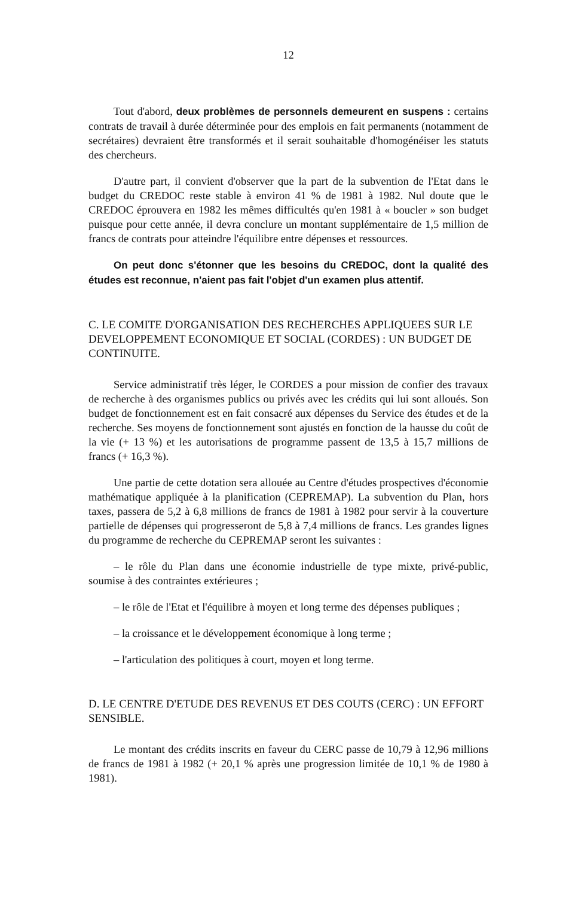12
Tout d'abord, deux problèmes de personnels demeurent en suspens : certains contrats de travail à durée déterminée pour des emplois en fait permanents (notamment de secrétaires) devraient être transformés et il serait souhaitable d'homogénéiser les statuts des chercheurs.
D'autre part, il convient d'observer que la part de la subvention de l'Etat dans le budget du CREDOC reste stable à environ 41 % de 1981 à 1982. Nul doute que le CREDOC éprouvera en 1982 les mêmes difficultés qu'en 1981 à « boucler » son budget puisque pour cette année, il devra conclure un montant supplémentaire de 1,5 million de francs de contrats pour atteindre l'équilibre entre dépenses et ressources.
On peut donc s'étonner que les besoins du CREDOC, dont la qualité des études est reconnue, n'aient pas fait l'objet d'un examen plus attentif.
C. LE COMITE D'ORGANISATION DES RECHERCHES APPLIQUEES SUR LE DEVELOPPEMENT ECONOMIQUE ET SOCIAL (CORDES) : UN BUDGET DE CONTINUITE.
Service administratif très léger, le CORDES a pour mission de confier des travaux de recherche à des organismes publics ou privés avec les crédits qui lui sont alloués. Son budget de fonctionnement est en fait consacré aux dépenses du Service des études et de la recherche. Ses moyens de fonctionnement sont ajustés en fonction de la hausse du coût de la vie (+ 13 %) et les autorisations de programme passent de 13,5 à 15,7 millions de francs (+ 16,3 %).
Une partie de cette dotation sera allouée au Centre d'études prospectives d'économie mathématique appliquée à la planification (CEPREMAP). La subvention du Plan, hors taxes, passera de 5,2 à 6,8 millions de francs de 1981 à 1982 pour servir à la couverture partielle de dépenses qui progresseront de 5,8 à 7,4 millions de francs. Les grandes lignes du programme de recherche du CEPREMAP seront les suivantes :
– le rôle du Plan dans une économie industrielle de type mixte, privé-public, soumise à des contraintes extérieures ;
– le rôle de l'Etat et l'équilibre à moyen et long terme des dépenses publiques ;
– la croissance et le développement économique à long terme ;
– l'articulation des politiques à court, moyen et long terme.
D. LE CENTRE D'ETUDE DES REVENUS ET DES COUTS (CERC) : UN EFFORT SENSIBLE.
Le montant des crédits inscrits en faveur du CERC passe de 10,79 à 12,96 millions de francs de 1981 à 1982 (+ 20,1 % après une progression limitée de 10,1 % de 1980 à 1981).